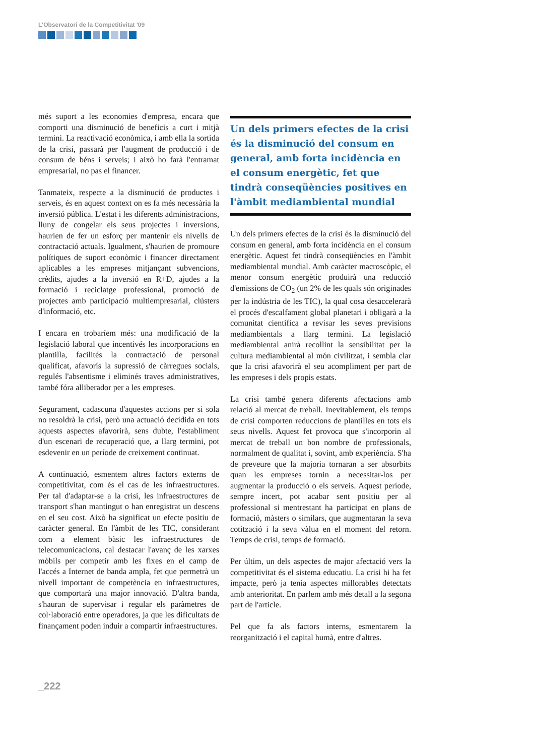L'Observatori de la Competitivitat '09
més suport a les economies d'empresa, encara que comporti una disminució de beneficis a curt i mitjà termini. La reactivació econòmica, i amb ella la sortida de la crisi, passarà per l'augment de producció i de consum de béns i serveis; i això ho farà l'entramat empresarial, no pas el financer.
Tanmateix, respecte a la disminució de productes i serveis, és en aquest context on es fa més necessària la inversió pública. L'estat i les diferents administracions, lluny de congelar els seus projectes i inversions, haurien de fer un esforç per mantenir els nivells de contractació actuals. Igualment, s'haurien de promoure polítiques de suport econòmic i financer directament aplicables a les empreses mitjançant subvencions, crèdits, ajudes a la inversió en R+D, ajudes a la formació i reciclatge professional, promoció de projectes amb participació multiempresarial, clústers d'informació, etc.
I encara en trobaríem més: una modificació de la legislació laboral que incentivés les incorporacions en plantilla, facilités la contractació de personal qualificat, afavorís la supressió de càrregues socials, regulés l'absentisme i eliminés traves administratives, també fóra alliberador per a les empreses.
Segurament, cadascuna d'aquestes accions per si sola no resoldrà la crisi, però una actuació decidida en tots aquests aspectes afavorirà, sens dubte, l'establiment d'un escenari de recuperació que, a llarg termini, pot esdevenir en un període de creixement continuat.
A continuació, esmentem altres factors externs de competitivitat, com és el cas de les infraestructures. Per tal d'adaptar-se a la crisi, les infraestructures de transport s'han mantingut o han enregistrat un descens en el seu cost. Això ha significat un efecte positiu de caràcter general. En l'àmbit de les TIC, considerant com a element bàsic les infraestructures de telecomunicacions, cal destacar l'avanç de les xarxes mòbils per competir amb les fixes en el camp de l'accés a Internet de banda ampla, fet que permetrà un nivell important de competència en infraestructures, que comportarà una major innovació. D'altra banda, s'hauran de supervisar i regular els paràmetres de col·laboració entre operadores, ja que les dificultats de finançament poden induir a compartir infraestructures.
Un dels primers efectes de la crisi és la disminució del consum en general, amb forta incidència en el consum energètic, fet que tindrà conseqüències positives en l'àmbit mediambiental mundial
Un dels primers efectes de la crisi és la disminució del consum en general, amb forta incidència en el consum energètic. Aquest fet tindrà conseqüències en l'àmbit mediambiental mundial. Amb caràcter macroscòpic, el menor consum energètic produirà una reducció d'emissions de CO<sub>2</sub> (un 2% de les quals són originades per la indústria de les TIC), la qual cosa desaccelerarà el procés d'escalfament global planetari i obligarà a la comunitat científica a revisar les seves previsions mediambientals a llarg termini. La legislació mediambiental anirà recollint la sensibilitat per la cultura mediambiental al món civilitzat, i sembla clar que la crisi afavorirà el seu acompliment per part de les empreses i dels propis estats.
La crisi també genera diferents afectacions amb relació al mercat de treball. Inevitablement, els temps de crisi comporten reduccions de plantilles en tots els seus nivells. Aquest fet provoca que s'incorporin al mercat de treball un bon nombre de professionals, normalment de qualitat i, sovint, amb experiència. S'ha de preveure que la majoria tornaran a ser absorbits quan les empreses tornin a necessitar-los per augmentar la producció o els serveis. Aquest període, sempre incert, pot acabar sent positiu per al professional si mentrestant ha participat en plans de formació, màsters o similars, que augmentaran la seva cotització i la seva vàlua en el moment del retorn. Temps de crisi, temps de formació.
Per últim, un dels aspectes de major afectació vers la competitivitat és el sistema educatiu. La crisi hi ha fet impacte, però ja tenia aspectes millorables detectats amb anterioritat. En parlem amb més detall a la segona part de l'article.
Pel que fa als factors interns, esmentarem la reorganització i el capital humà, entre d'altres.
_222